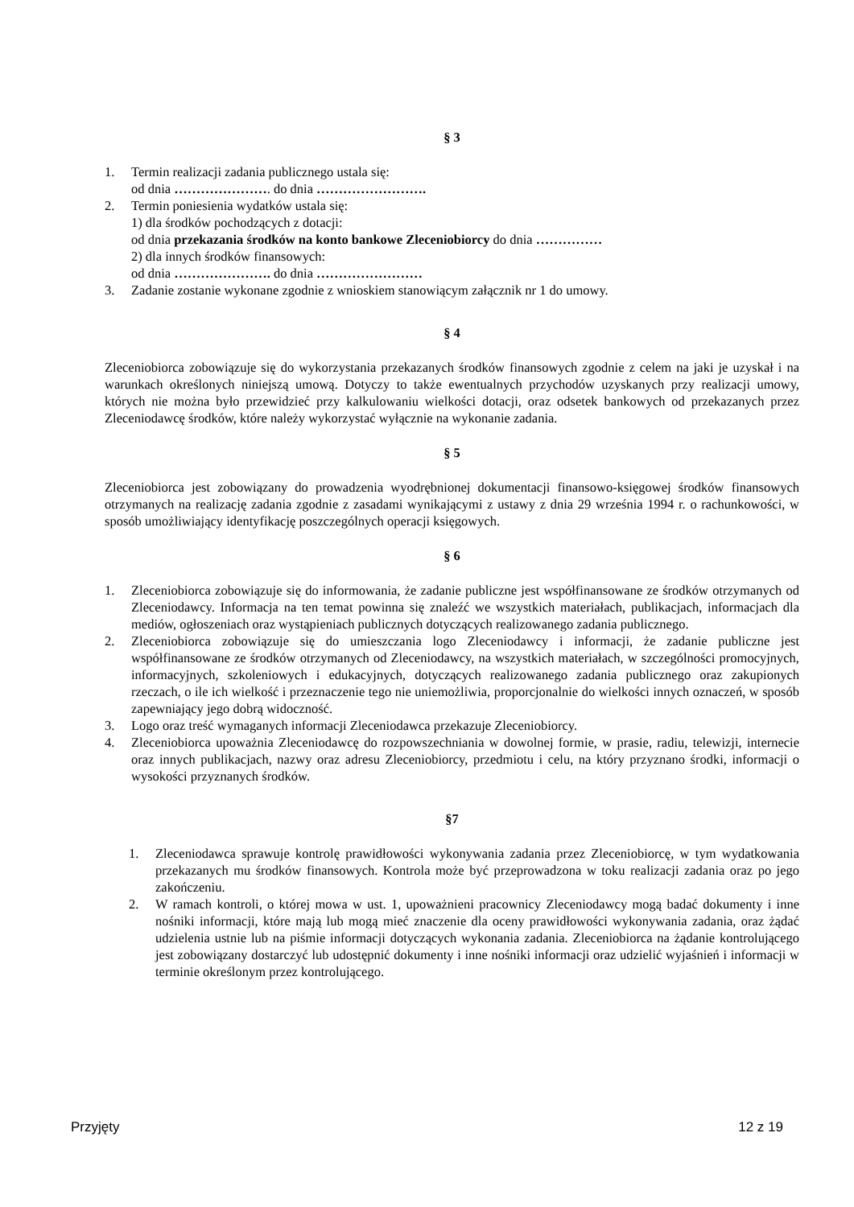§ 3
1. Termin realizacji zadania publicznego ustala się:
od dnia …………………. do dnia …………………….
2. Termin poniesienia wydatków ustala się:
1) dla środków pochodzących z dotacji:
od dnia przekazania środków na konto bankowe Zleceniobiorcy do dnia ……………
2) dla innych środków finansowych:
od dnia …………………. do dnia ……………………
3. Zadanie zostanie wykonane zgodnie z wnioskiem stanowiącym załącznik nr 1 do umowy.
§ 4
Zleceniobiorca zobowiązuje się do wykorzystania przekazanych środków finansowych zgodnie z celem na jaki je uzyskał i na warunkach określonych niniejszą umową. Dotyczy to także ewentualnych przychodów uzyskanych przy realizacji umowy, których nie można było przewidzieć przy kalkulowaniu wielkości dotacji, oraz odsetek bankowych od przekazanych przez Zleceniodawcę środków, które należy wykorzystać wyłącznie na wykonanie zadania.
§ 5
Zleceniobiorca jest zobowiązany do prowadzenia wyodrębnionej dokumentacji finansowo-księgowej środków finansowych otrzymanych na realizację zadania zgodnie z zasadami wynikającymi z ustawy z dnia 29 września 1994 r. o rachunkowości, w sposób umożliwiający identyfikację poszczególnych operacji księgowych.
§ 6
1. Zleceniobiorca zobowiązuje się do informowania, że zadanie publiczne jest współfinansowane ze środków otrzymanych od Zleceniodawcy. Informacja na ten temat powinna się znaleźć we wszystkich materiałach, publikacjach, informacjach dla mediów, ogłoszeniach oraz wystąpieniach publicznych dotyczących realizowanego zadania publicznego.
2. Zleceniobiorca zobowiązuje się do umieszczania logo Zleceniodawcy i informacji, że zadanie publiczne jest współfinansowane ze środków otrzymanych od Zleceniodawcy, na wszystkich materiałach, w szczególności promocyjnych, informacyjnych, szkoleniowych i edukacyjnych, dotyczących realizowanego zadania publicznego oraz zakupionych rzeczach, o ile ich wielkość i przeznaczenie tego nie uniemożliwia, proporcjonalnie do wielkości innych oznaczeń, w sposób zapewniający jego dobrą widoczność.
3. Logo oraz treść wymaganych informacji Zleceniodawca przekazuje Zleceniobiorcy.
4. Zleceniobiorca upoważnia Zleceniodawcę do rozpowszechniania w dowolnej formie, w prasie, radiu, telewizji, internecie oraz innych publikacjach, nazwy oraz adresu Zleceniobiorcy, przedmiotu i celu, na który przyznano środki, informacji o wysokości przyznanych środków.
§7
1. Zleceniodawca sprawuje kontrolę prawidłowości wykonywania zadania przez Zleceniobiorcę, w tym wydatkowania przekazanych mu środków finansowych. Kontrola może być przeprowadzona w toku realizacji zadania oraz po jego zakończeniu.
2. W ramach kontroli, o której mowa w ust. 1, upoważnieni pracownicy Zleceniodawcy mogą badać dokumenty i inne nośniki informacji, które mają lub mogą mieć znaczenie dla oceny prawidłowości wykonywania zadania, oraz żądać udzielenia ustnie lub na piśmie informacji dotyczących wykonania zadania. Zleceniobiorca na żądanie kontrolującego jest zobowiązany dostarczyć lub udostępnić dokumenty i inne nośniki informacji oraz udzielić wyjaśnień i informacji w terminie określonym przez kontrolującego.
Przyjęty 12 z 19